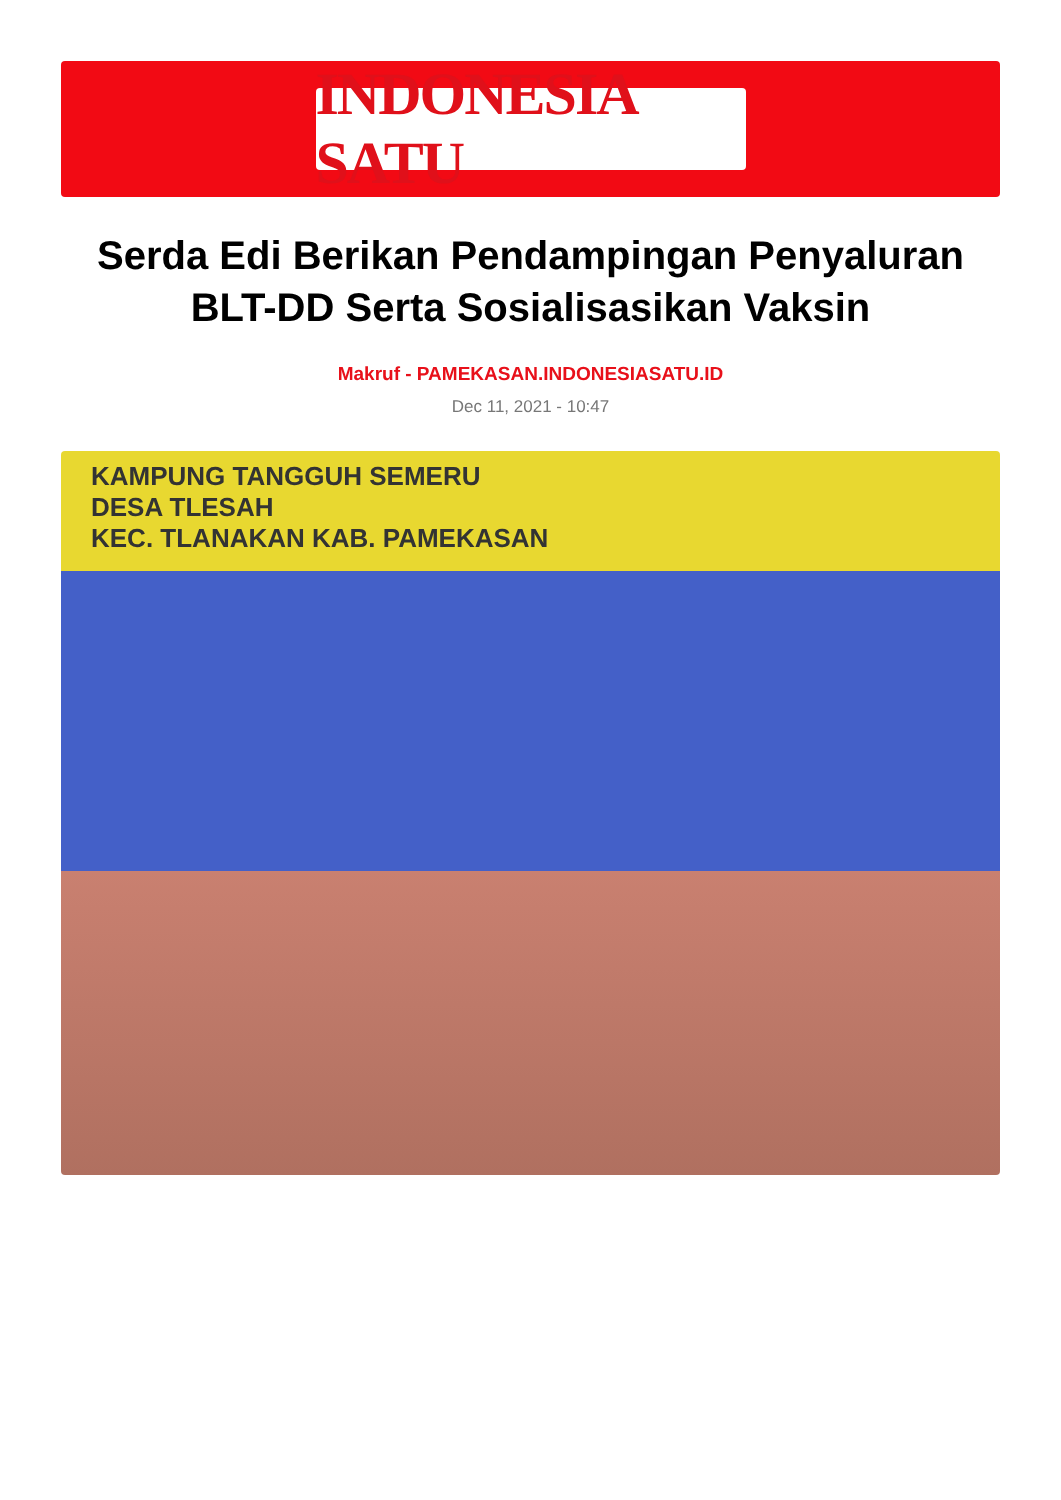INDONESIA SATU
Serda Edi Berikan Pendampingan Penyaluran BLT-DD Serta Sosialisasikan Vaksin
Makruf - PAMEKASAN.INDONESIASATU.ID
Dec 11, 2021 - 10:47
KAMPUNG TANGGUH SEMERU
DESA TLESAH
KEC. TLANAKAN KAB. PAMEKASAN